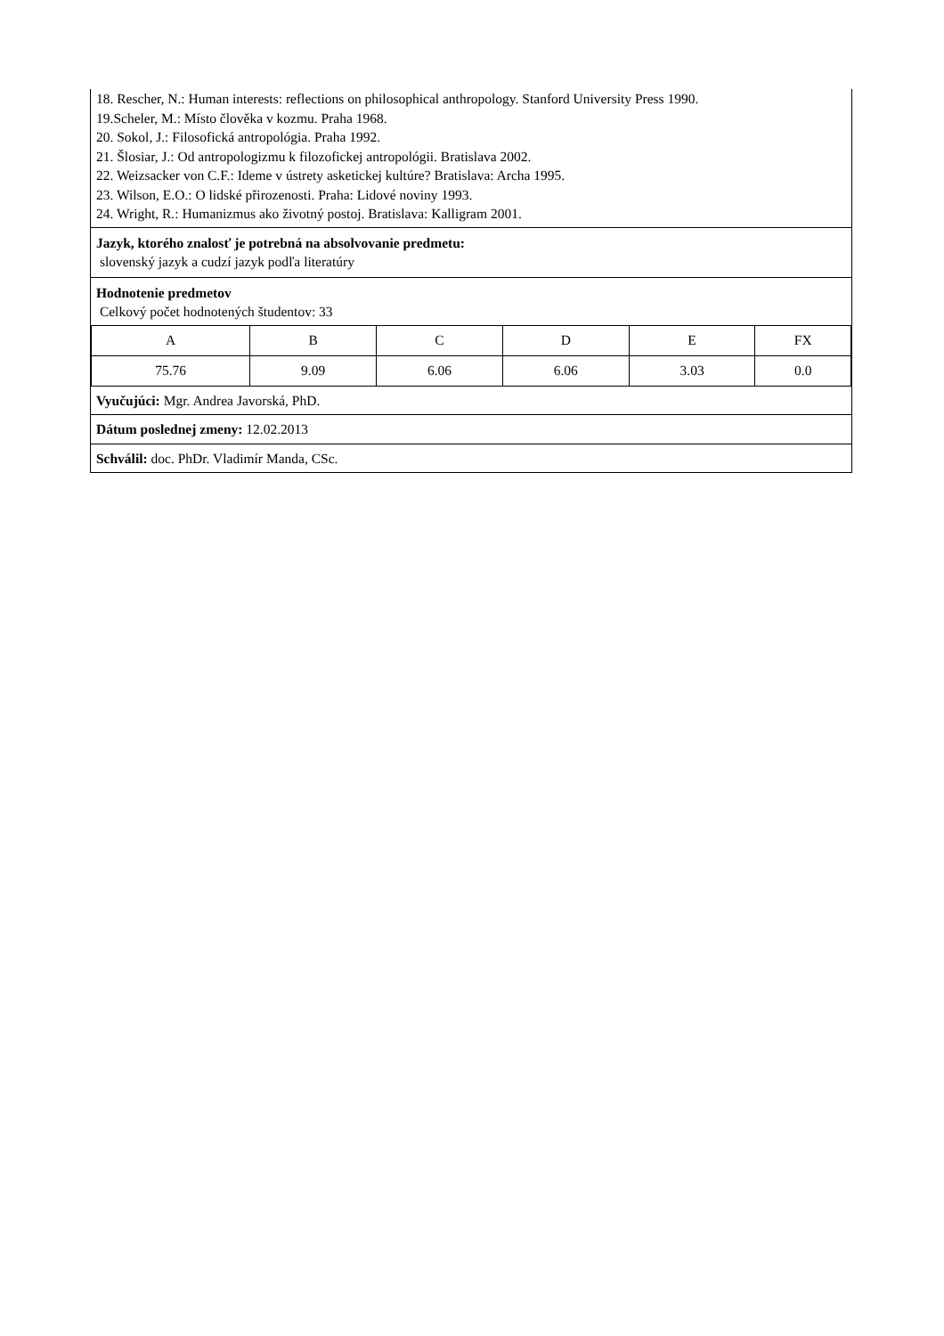18. Rescher, N.: Human interests: reflections on philosophical anthropology. Stanford University Press 1990.
19.Scheler, M.: Místo člověka v kozmu. Praha 1968.
20. Sokol, J.: Filosofická antropológia. Praha 1992.
21. Šlosiar, J.: Od antropologizmu k filozofickej antropológii. Bratislava 2002.
22. Weizsacker von C.F.: Ideme v ústrety asketickej kultúre? Bratislava: Archa 1995.
23. Wilson, E.O.: O lidské přirozenosti. Praha: Lidové noviny 1993.
24. Wright, R.: Humanizmus ako životný postoj. Bratislava: Kalligram 2001.
Jazyk, ktorého znalosť je potrebná na absolvovanie predmetu:
slovenský jazyk a cudzí jazyk podľa literatúry
Hodnotenie predmetov
Celkový počet hodnotených študentov: 33
| A | B | C | D | E | FX |
| 75.76 | 9.09 | 6.06 | 6.06 | 3.03 | 0.0 |
Vyučujúci: Mgr. Andrea Javorská, PhD.
Dátum poslednej zmeny: 12.02.2013
Schválil: doc. PhDr. Vladimír Manda, CSc.